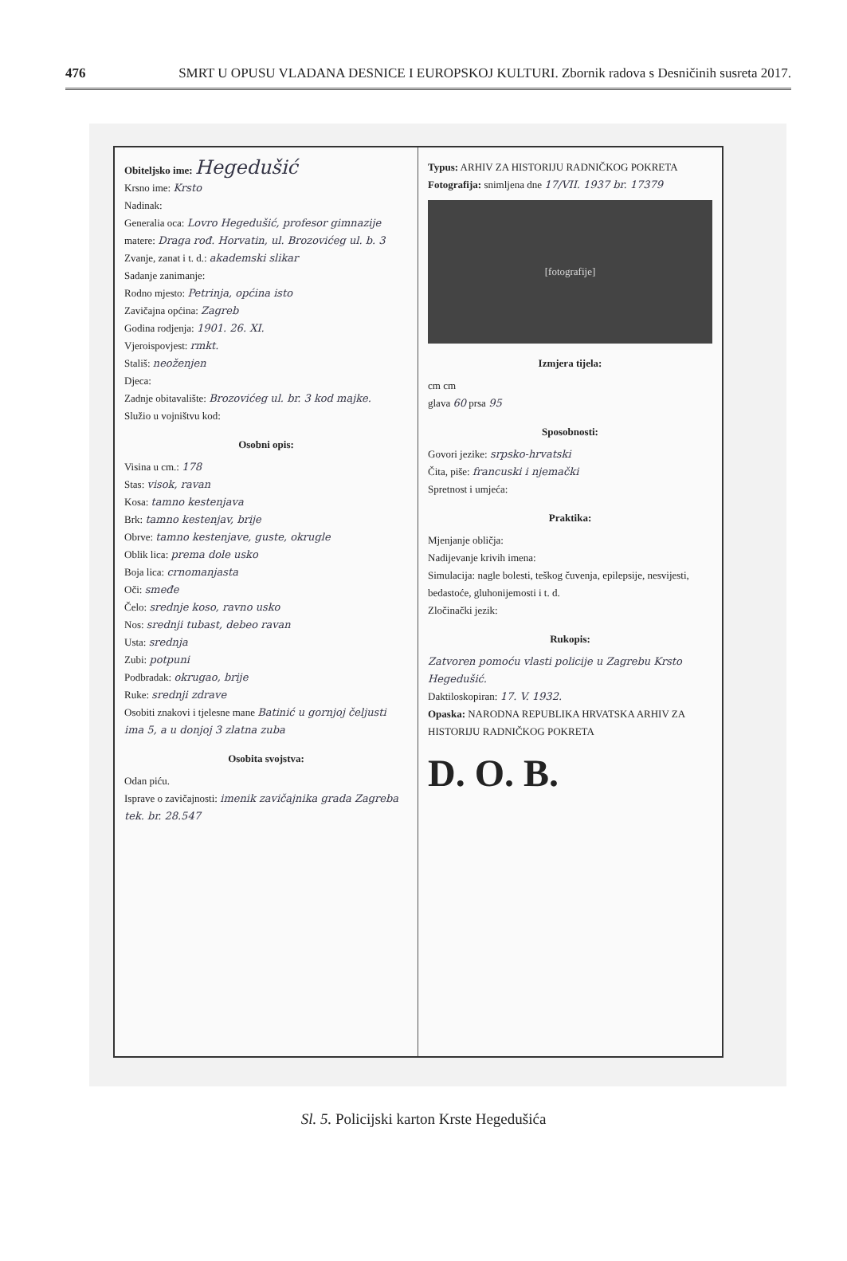476 SMRT U OPUSU VLADANA DESNICE I EUROPSKOJ KULTURI. Zbornik radova s Desničinih susreta 2017.
Obiteljsko ime: Hegedušić
Krsno ime: Krsto
Nadinak:
Generalia oca: Lovro Hegedušić, profesor gimnazije
matere: Draga rođ. Horvatin, ul. Brozovićeg ul. b. 3
Zvanje, zanat i t. d.: akademski slikar
Sadanje zanimanje:
Rodno mjesto: Petrinja, općina isto
Zavičajna općina: Zagreb
Godina rodjenja: 1901. 26. XI.
Vjeroispovjest: rmkt.
Stališ: neoženjen
Djeca:
Zadnje obitavalište: Brozovićeg ul. br. 3 kod majke.
Služio u vojništvu kod:
Osobni opis:
Visina u cm.: 178
Stas: visok, ravan
Kosa: tamno kestenjava
Brk: tamno kestenjav, brije
Obrve: tamno kestenjave, guste, okrugle
Oblik lica: prema dole usko
Boja lica: crnomanjasta
Oči: smeđe
Čelo: srednje koso, ravno usko
Nos: srednji tubast, debeo ravan
Usta: srednja
Zubi: potpuni
Podbradak: okrugao, brije
Ruke: srednji zdrave
Osobiti znakovi i tjelesne mane Batinić u gornjoj čeljusti ima 5, a u donjoj 3 zlatna zuba
Osobita svojstva:
Odan piću.
Isprave o zavičajnosti: imenik zavičajnika grada Zagreba tek. br. 28.547
Typus: ARHIV ZA HISTORIJU RADNIČKOG POKRETA
Fotografija: snimljena dne 17/VII. 1937 br. 17379
[fotografije]
Izmjera tijela:
cm cm
glava 60 prsa 95
Sposobnosti:
Govori jezike: srpsko-hrvatski
Čita, piše: francuski i njemački
Spretnost i umjeća:
Praktika:
Mjenjanje obličja:
Nadijevanje krivih imena:
Simulacija: nagle bolesti, teškog čuvenja, epilepsije, nesvijesti, bedastoće, gluhonijemosti i t. d.
Zločinački jezik:
Rukopis:
Zatvoren pomoću vlasti policije u Zagrebu Krsto Hegedušić.
Daktiloskopiran: 17. V. 1932.
Opaska: NARODNA REPUBLIKA HRVATSKA ARHIV ZA HISTORIJU RADNIČKOG POKRETA
D. O. B.
Sl. 5. Policijski karton Krste Hegedušića